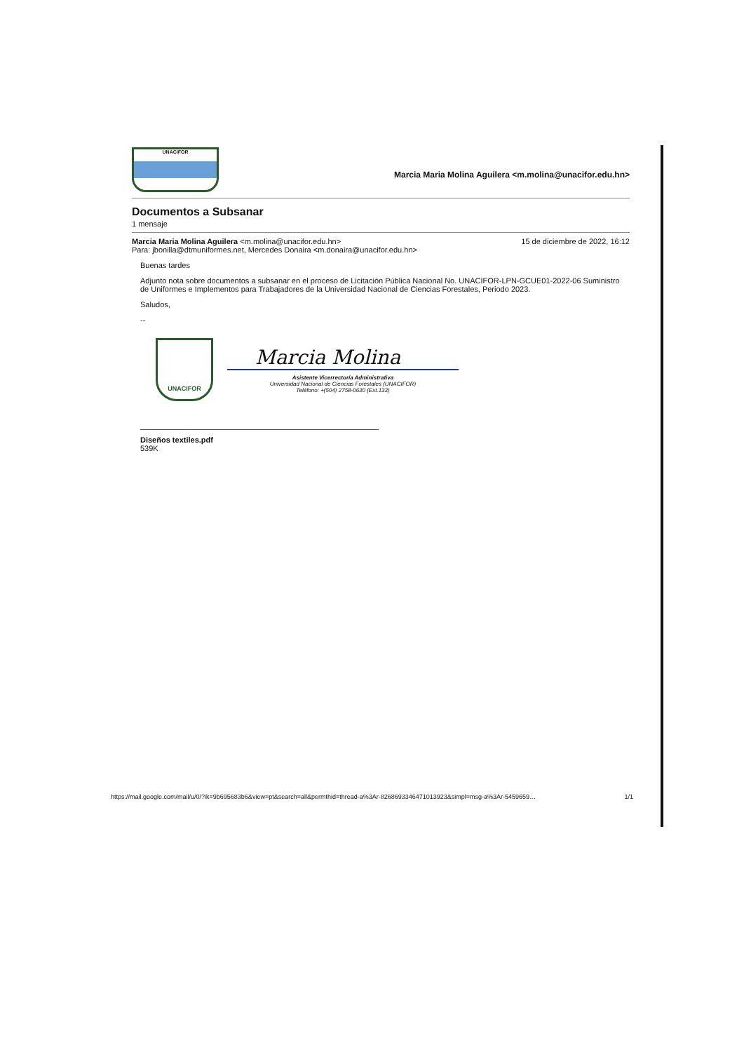UNACIFOR
Marcia Maria Molina Aguilera <m.molina@unacifor.edu.hn>
Documentos a Subsanar
1 mensaje
Marcia Maria Molina Aguilera <m.molina@unacifor.edu.hn>
Para: jbonilla@dtmuniformes.net, Mercedes Donaira <m.donaira@unacifor.edu.hn>
15 de diciembre de 2022, 16:12
Buenas tardes
Adjunto nota sobre documentos a subsanar en el proceso de Licitación Pública Nacional No. UNACIFOR-LPN-GCUE01-2022-06 Suministro de Uniformes e Implementos para Trabajadores de la Universidad Nacional de Ciencias Forestales, Periodo 2023.
Saludos,
--
UNACIFOR
Marcia Molina
Asistente Vicerrectoría Administrativa
Universidad Nacional de Ciencias Forestales (UNACIFOR)
Teléfono: +(504) 2758-0630 (Ext.133)
Diseños textiles.pdf
539K
https://mail.google.com/mail/u/0/?ik=9b695683b6&view=pt&search=all&permthid=thread-a%3Ar-8268693346471013923&simpl=msg-a%3Ar-5459659… 1/1